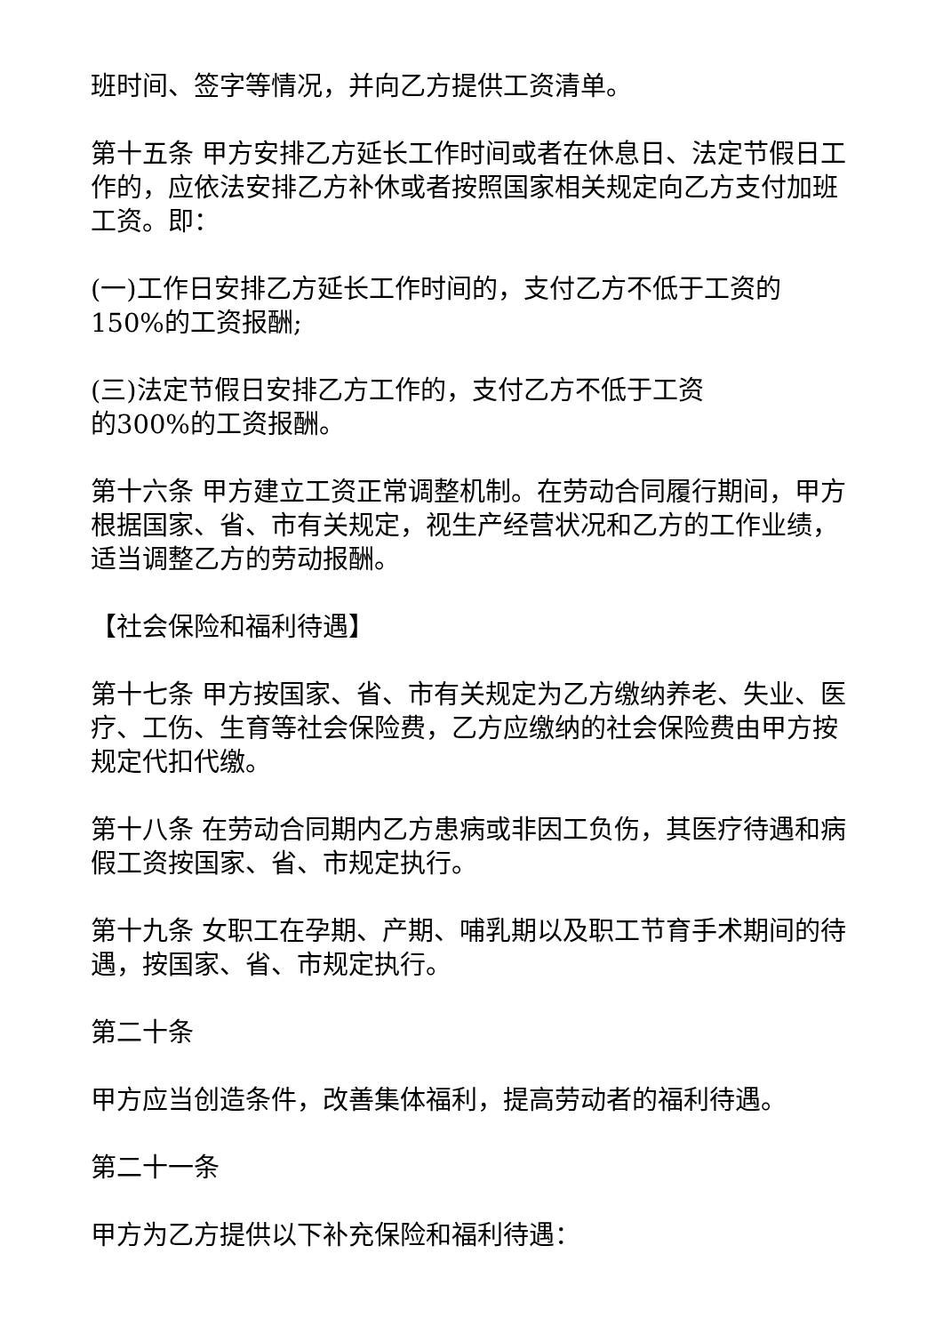班时间、签字等情况，并向乙方提供工资清单。
第十五条 甲方安排乙方延长工作时间或者在休息日、法定节假日工作的，应依法安排乙方补休或者按照国家相关规定向乙方支付加班工资。即：
(一)工作日安排乙方延长工作时间的，支付乙方不低于工资的150%的工资报酬;
(三)法定节假日安排乙方工作的，支付乙方不低于工资
的300%的工资报酬。
第十六条 甲方建立工资正常调整机制。在劳动合同履行期间，甲方根据国家、省、市有关规定，视生产经营状况和乙方的工作业绩，适当调整乙方的劳动报酬。
【社会保险和福利待遇】
第十七条 甲方按国家、省、市有关规定为乙方缴纳养老、失业、医疗、工伤、生育等社会保险费，乙方应缴纳的社会保险费由甲方按规定代扣代缴。
第十八条 在劳动合同期内乙方患病或非因工负伤，其医疗待遇和病假工资按国家、省、市规定执行。
第十九条 女职工在孕期、产期、哺乳期以及职工节育手术期间的待遇，按国家、省、市规定执行。
第二十条
甲方应当创造条件，改善集体福利，提高劳动者的福利待遇。
第二十一条
甲方为乙方提供以下补充保险和福利待遇：